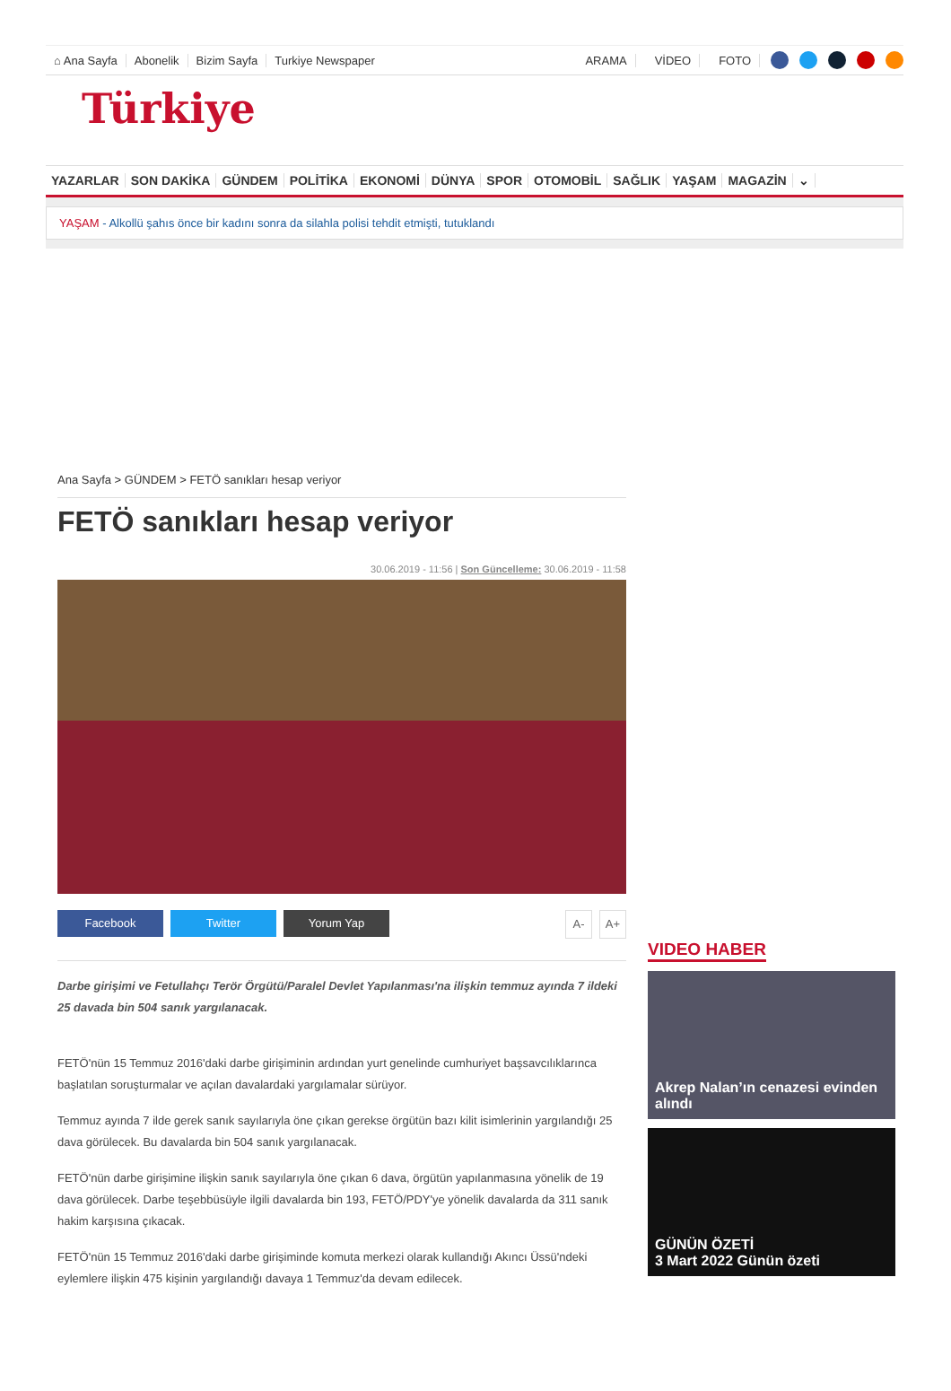⌂ Ana Sayfa Abonelik Bizim Sayfa Turkiye Newspaper ARAMA VİDEO FOTO
Türkiye
YAZARLAR SON DAKİKA GÜNDEM POLİTİKA EKONOMİ DÜNYA SPOR OTOMOBİL SAĞLIK YAŞAM MAGAZİN ⌄
YAŞAM - Alkollü şahıs önce bir kadını sonra da silahla polisi tehdit etmişti, tutuklandı
Ana Sayfa > GÜNDEM > FETÖ sanıkları hesap veriyor
FETÖ sanıkları hesap veriyor
30.06.2019 - 11:56 | Son Güncelleme: 30.06.2019 - 11:58
Facebook Twitter Yorum Yap A- A+
Darbe girişimi ve Fetullahçı Terör Örgütü/Paralel Devlet Yapılanması'na ilişkin temmuz ayında 7 ildeki 25 davada bin 504 sanık yargılanacak.
FETÖ'nün 15 Temmuz 2016'daki darbe girişiminin ardından yurt genelinde cumhuriyet başsavcılıklarınca başlatılan soruşturmalar ve açılan davalardaki yargılamalar sürüyor.
Temmuz ayında 7 ilde gerek sanık sayılarıyla öne çıkan gerekse örgütün bazı kilit isimlerinin yargılandığı 25 dava görülecek. Bu davalarda bin 504 sanık yargılanacak.
FETÖ'nün darbe girişimine ilişkin sanık sayılarıyla öne çıkan 6 dava, örgütün yapılanmasına yönelik de 19 dava görülecek. Darbe teşebbüsüyle ilgili davalarda bin 193, FETÖ/PDY'ye yönelik davalarda da 311 sanık hakim karşısına çıkacak.
FETÖ'nün 15 Temmuz 2016'daki darbe girişiminde komuta merkezi olarak kullandığı Akıncı Üssü'ndeki eylemlere ilişkin 475 kişinin yargılandığı davaya 1 Temmuz'da devam edilecek.
VIDEO HABER
Akrep Nalan’ın cenazesi evinden alındı
GÜNÜN ÖZETİ
3 Mart 2022 Günün özeti